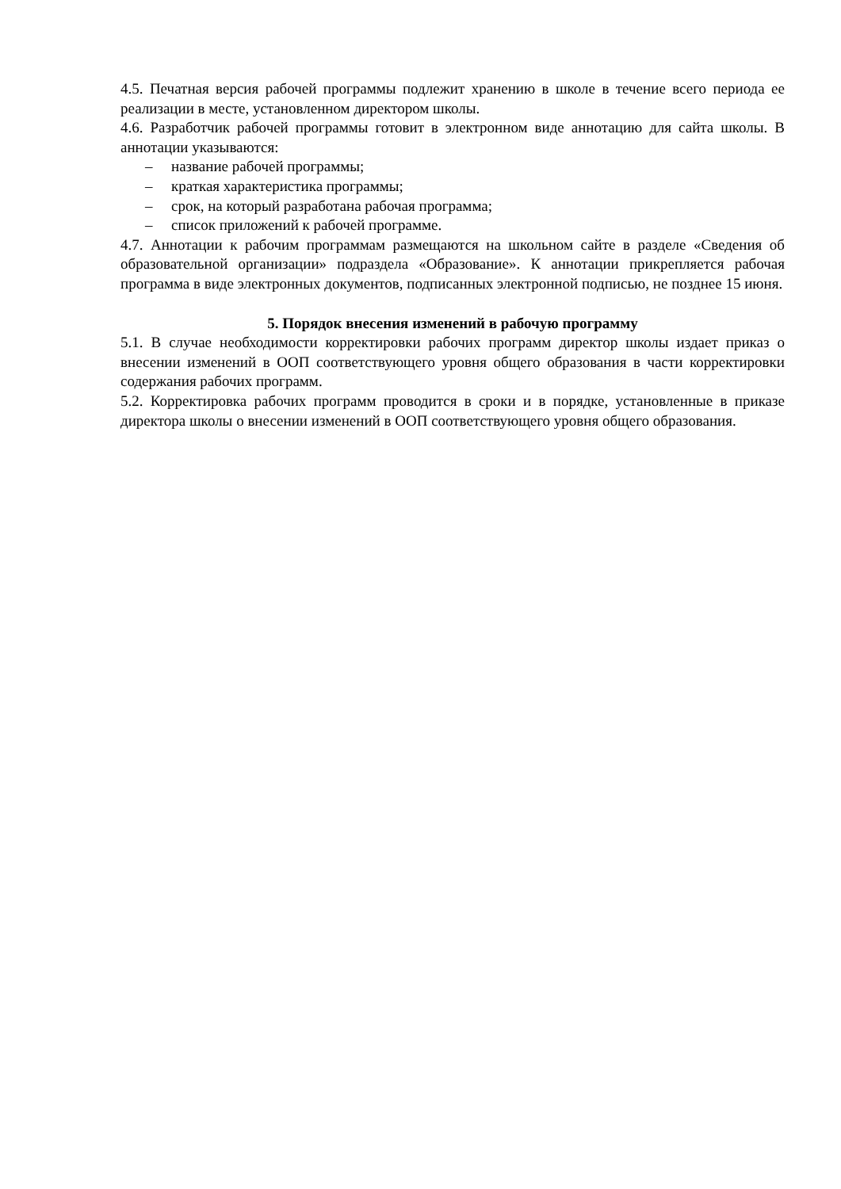4.5. Печатная версия рабочей программы подлежит хранению в школе в течение всего периода ее реализации в месте, установленном директором школы.
4.6. Разработчик рабочей программы готовит в электронном виде аннотацию для сайта школы. В аннотации указываются:
– название рабочей программы;
– краткая характеристика программы;
– срок, на который разработана рабочая программа;
– список приложений к рабочей программе.
4.7. Аннотации к рабочим программам размещаются на школьном сайте в разделе «Сведения об образовательной организации» подраздела «Образование». К аннотации прикрепляется рабочая программа в виде электронных документов, подписанных электронной подписью, не позднее 15 июня.
5. Порядок внесения изменений в рабочую программу
5.1. В случае необходимости корректировки рабочих программ директор школы издает приказ о внесении изменений в ООП соответствующего уровня общего образования в части корректировки содержания рабочих программ.
5.2. Корректировка рабочих программ проводится в сроки и в порядке, установленные в приказе директора школы о внесении изменений в ООП соответствующего уровня общего образования.